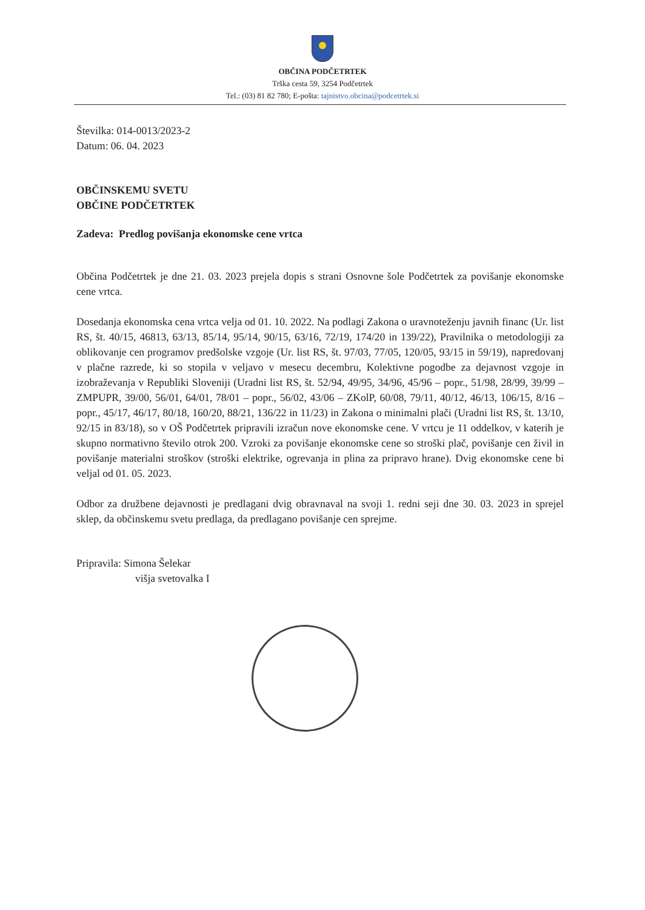OBČINA PODČETRTEK
Trška cesta 59, 3254 Podčetrtek
Tel.: (03) 81 82 780; E-pošta: tajnistvo.obcina@podcetrtek.si
Številka: 014-0013/2023-2
Datum: 06. 04. 2023
OBČINSKEMU SVETU
OBČINE PODČETRTEK
Zadeva: Predlog povišanja ekonomske cene vrtca
Občina Podčetrtek je dne 21. 03. 2023 prejela dopis s strani Osnovne šole Podčetrtek za povišanje ekonomske cene vrtca.
Dosedanja ekonomska cena vrtca velja od 01. 10. 2022. Na podlagi Zakona o uravnoteženju javnih financ (Ur. list RS, št. 40/15, 46813, 63/13, 85/14, 95/14, 90/15, 63/16, 72/19, 174/20 in 139/22), Pravilnika o metodologiji za oblikovanje cen programov predšolske vzgoje (Ur. list RS, št. 97/03, 77/05, 120/05, 93/15 in 59/19), napredovanj v plačne razrede, ki so stopila v veljavo v mesecu decembru, Kolektivne pogodbe za dejavnost vzgoje in izobraževanja v Republiki Sloveniji (Uradni list RS, št. 52/94, 49/95, 34/96, 45/96 – popr., 51/98, 28/99, 39/99 – ZMPUPR, 39/00, 56/01, 64/01, 78/01 – popr., 56/02, 43/06 – ZKolP, 60/08, 79/11, 40/12, 46/13, 106/15, 8/16 – popr., 45/17, 46/17, 80/18, 160/20, 88/21, 136/22 in 11/23) in Zakona o minimalni plači (Uradni list RS, št. 13/10, 92/15 in 83/18), so v OŠ Podčetrtek pripravili izračun nove ekonomske cene. V vrtcu je 11 oddelkov, v katerih je skupno normativno število otrok 200. Vzroki za povišanje ekonomske cene so stroški plač, povišanje cen živil in povišanje materialni stroškov (stroški elektrike, ogrevanja in plina za pripravo hrane). Dvig ekonomske cene bi veljal od 01. 05. 2023.
Odbor za družbene dejavnosti je predlagani dvig obravnaval na svoji 1. redni seji dne 30. 03. 2023 in sprejel sklep, da občinskemu svetu predlaga, da predlagano povišanje cen sprejme.
Pripravila: Simona Šelekar
višja svetovalka I